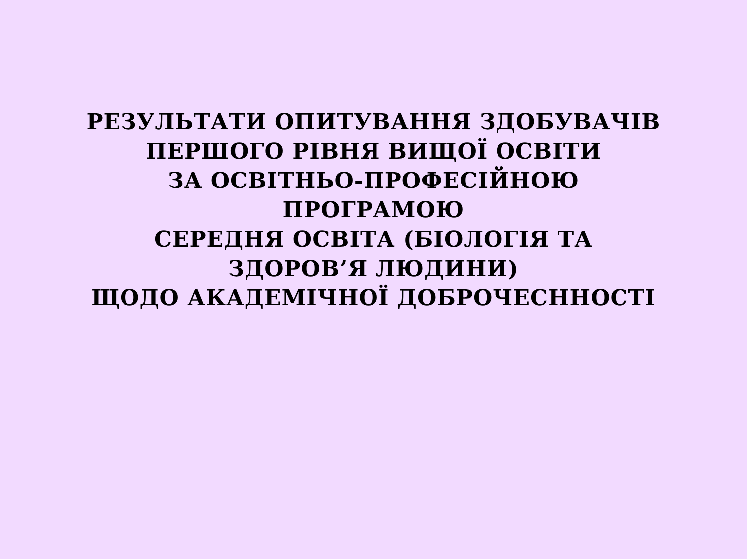РЕЗУЛЬТАТИ ОПИТУВАННЯ ЗДОБУВАЧІВ
ПЕРШОГО РІВНЯ ВИЩОЇ ОСВІТИ
ЗА ОСВІТНЬО-ПРОФЕСІЙНОЮ
ПРОГРАМОЮ
СЕРЕДНЯ ОСВІТА (БІОЛОГІЯ ТА
ЗДОРОВ’Я ЛЮДИНИ)
ЩОДО АКАДЕМІЧНОЇ ДОБРОЧЕСННОСТІ